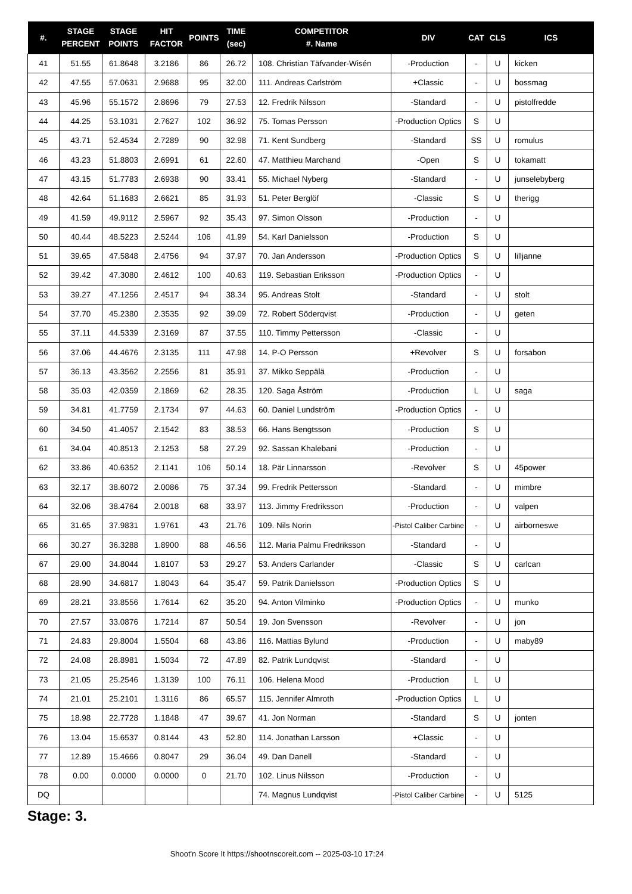| #. | STAGE PERCENT | STAGE POINTS | HIT FACTOR | POINTS | TIME (sec) | COMPETITOR #. Name | DIV | CAT | CLS | ICS |
| --- | --- | --- | --- | --- | --- | --- | --- | --- | --- | --- |
| 41 | 51.55 | 61.8648 | 3.2186 | 86 | 26.72 | 108. Christian Täfvander-Wisén | -Production | - | U | kicken |
| 42 | 47.55 | 57.0631 | 2.9688 | 95 | 32.00 | 111. Andreas Carlström | +Classic | - | U | bossmag |
| 43 | 45.96 | 55.1572 | 2.8696 | 79 | 27.53 | 12. Fredrik Nilsson | -Standard | - | U | pistolfredde |
| 44 | 44.25 | 53.1031 | 2.7627 | 102 | 36.92 | 75. Tomas Persson | -Production Optics | S | U | |
| 45 | 43.71 | 52.4534 | 2.7289 | 90 | 32.98 | 71. Kent Sundberg | -Standard | SS | U | romulus |
| 46 | 43.23 | 51.8803 | 2.6991 | 61 | 22.60 | 47. Matthieu Marchand | -Open | S | U | tokamatt |
| 47 | 43.15 | 51.7783 | 2.6938 | 90 | 33.41 | 55. Michael Nyberg | -Standard | - | U | junselebyberg |
| 48 | 42.64 | 51.1683 | 2.6621 | 85 | 31.93 | 51. Peter Berglöf | -Classic | S | U | therigg |
| 49 | 41.59 | 49.9112 | 2.5967 | 92 | 35.43 | 97. Simon Olsson | -Production | - | U | |
| 50 | 40.44 | 48.5223 | 2.5244 | 106 | 41.99 | 54. Karl Danielsson | -Production | S | U | |
| 51 | 39.65 | 47.5848 | 2.4756 | 94 | 37.97 | 70. Jan Andersson | -Production Optics | S | U | lilljanne |
| 52 | 39.42 | 47.3080 | 2.4612 | 100 | 40.63 | 119. Sebastian Eriksson | -Production Optics | - | U | |
| 53 | 39.27 | 47.1256 | 2.4517 | 94 | 38.34 | 95. Andreas Stolt | -Standard | - | U | stolt |
| 54 | 37.70 | 45.2380 | 2.3535 | 92 | 39.09 | 72. Robert Söderqvist | -Production | - | U | geten |
| 55 | 37.11 | 44.5339 | 2.3169 | 87 | 37.55 | 110. Timmy Pettersson | -Classic | - | U | |
| 56 | 37.06 | 44.4676 | 2.3135 | 111 | 47.98 | 14. P-O Persson | +Revolver | S | U | forsabon |
| 57 | 36.13 | 43.3562 | 2.2556 | 81 | 35.91 | 37. Mikko Seppälä | -Production | - | U | |
| 58 | 35.03 | 42.0359 | 2.1869 | 62 | 28.35 | 120. Saga Åström | -Production | L | U | saga |
| 59 | 34.81 | 41.7759 | 2.1734 | 97 | 44.63 | 60. Daniel Lundström | -Production Optics | - | U | |
| 60 | 34.50 | 41.4057 | 2.1542 | 83 | 38.53 | 66. Hans Bengtsson | -Production | S | U | |
| 61 | 34.04 | 40.8513 | 2.1253 | 58 | 27.29 | 92. Sassan Khalebani | -Production | - | U | |
| 62 | 33.86 | 40.6352 | 2.1141 | 106 | 50.14 | 18. Pär Linnarsson | -Revolver | S | U | 45power |
| 63 | 32.17 | 38.6072 | 2.0086 | 75 | 37.34 | 99. Fredrik Pettersson | -Standard | - | U | mimbre |
| 64 | 32.06 | 38.4764 | 2.0018 | 68 | 33.97 | 113. Jimmy Fredriksson | -Production | - | U | valpen |
| 65 | 31.65 | 37.9831 | 1.9761 | 43 | 21.76 | 109. Nils Norin | -Pistol Caliber Carbine | - | U | airborneswe |
| 66 | 30.27 | 36.3288 | 1.8900 | 88 | 46.56 | 112. Maria Palmu Fredriksson | -Standard | - | U | |
| 67 | 29.00 | 34.8044 | 1.8107 | 53 | 29.27 | 53. Anders Carlander | -Classic | S | U | carlcan |
| 68 | 28.90 | 34.6817 | 1.8043 | 64 | 35.47 | 59. Patrik Danielsson | -Production Optics | S | U | |
| 69 | 28.21 | 33.8556 | 1.7614 | 62 | 35.20 | 94. Anton Vilminko | -Production Optics | - | U | munko |
| 70 | 27.57 | 33.0876 | 1.7214 | 87 | 50.54 | 19. Jon Svensson | -Revolver | - | U | jon |
| 71 | 24.83 | 29.8004 | 1.5504 | 68 | 43.86 | 116. Mattias Bylund | -Production | - | U | maby89 |
| 72 | 24.08 | 28.8981 | 1.5034 | 72 | 47.89 | 82. Patrik Lundqvist | -Standard | - | U | |
| 73 | 21.05 | 25.2546 | 1.3139 | 100 | 76.11 | 106. Helena Mood | -Production | L | U | |
| 74 | 21.01 | 25.2101 | 1.3116 | 86 | 65.57 | 115. Jennifer Almroth | -Production Optics | L | U | |
| 75 | 18.98 | 22.7728 | 1.1848 | 47 | 39.67 | 41. Jon Norman | -Standard | S | U | jonten |
| 76 | 13.04 | 15.6537 | 0.8144 | 43 | 52.80 | 114. Jonathan Larsson | +Classic | - | U | |
| 77 | 12.89 | 15.4666 | 0.8047 | 29 | 36.04 | 49. Dan Danell | -Standard | - | U | |
| 78 | 0.00 | 0.0000 | 0.0000 | 0 | 21.70 | 102. Linus Nilsson | -Production | - | U | |
| DQ | | | | | | 74. Magnus Lundqvist | -Pistol Caliber Carbine | - | U | 5125 |
Stage: 3.
Shoot'n Score It https://shootnscoreit.com -- 2025-03-10 17:24